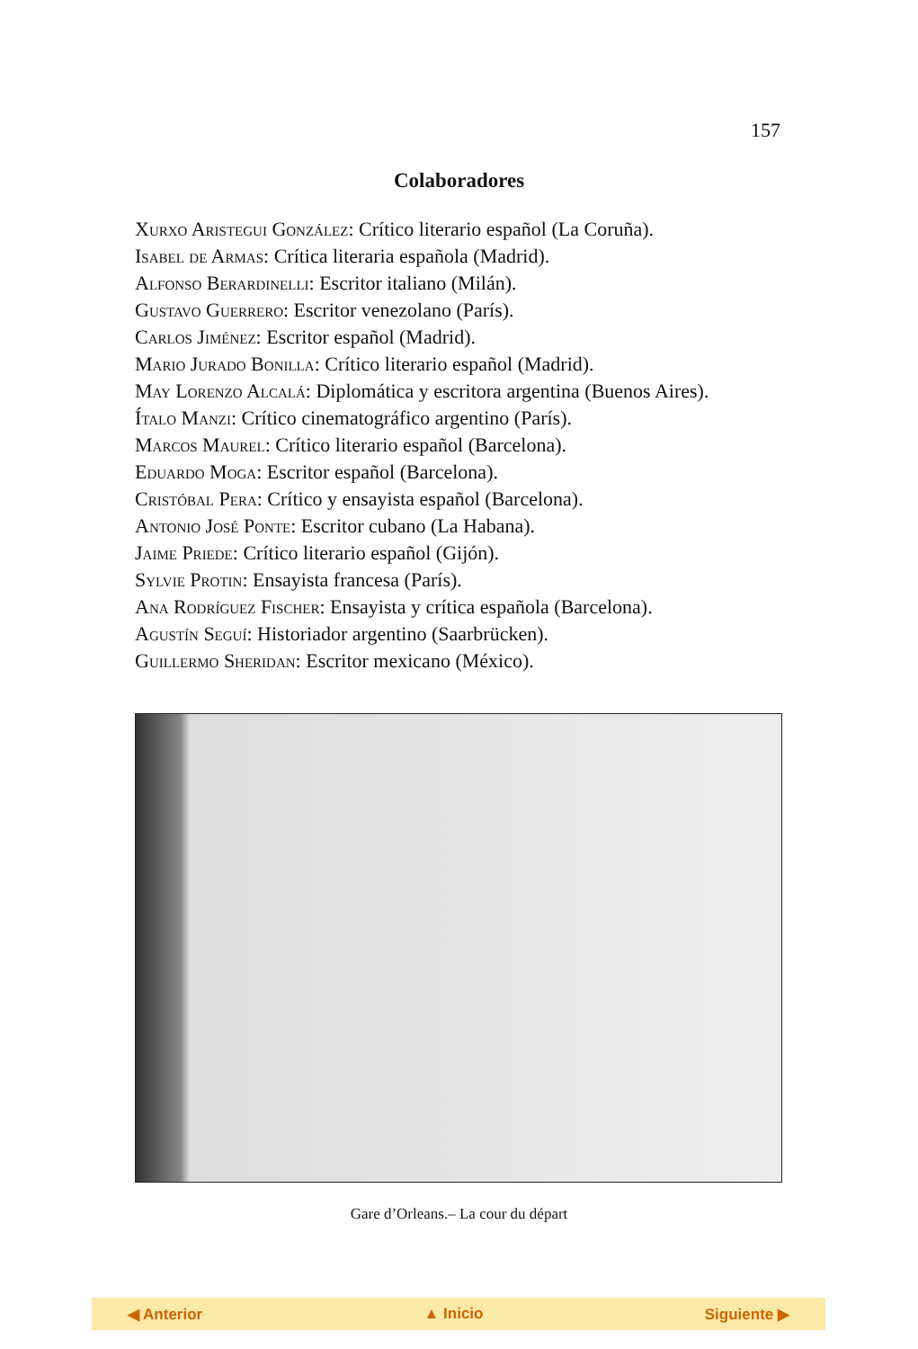157
Colaboradores
Xurxo Aristegui González: Crítico literario español (La Coruña).
Isabel de Armas: Crítica literaria española (Madrid).
Alfonso Berardinelli: Escritor italiano (Milán).
Gustavo Guerrero: Escritor venezolano (París).
Carlos Jiménez: Escritor español (Madrid).
Mario Jurado Bonilla: Crítico literario español (Madrid).
May Lorenzo Alcalá: Diplomática y escritora argentina (Buenos Aires).
Ítalo Manzi: Crítico cinematográfico argentino (París).
Marcos Maurel: Crítico literario español (Barcelona).
Eduardo Moga: Escritor español (Barcelona).
Cristóbal Pera: Crítico y ensayista español (Barcelona).
Antonio José Ponte: Escritor cubano (La Habana).
Jaime Priede: Crítico literario español (Gijón).
Sylvie Protin: Ensayista francesa (París).
Ana Rodríguez Fischer: Ensayista y crítica española (Barcelona).
Agustín Seguí: Historiador argentino (Saarbrücken).
Guillermo Sheridan: Escritor mexicano (México).
Gare d’Orleans.– La cour du départ
◀ Anterior ▲ Inicio Siguiente ▶